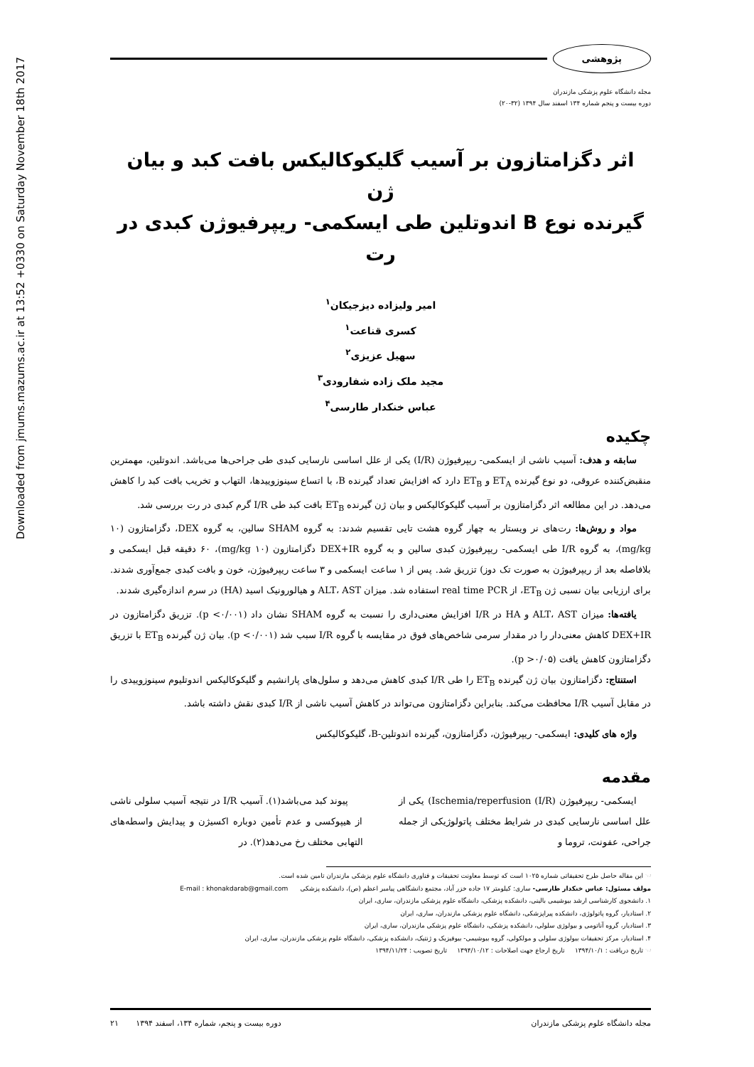Downloaded from jmums.mazums.ac.ir at 13:52 +0330 on Saturday November 18th 2017
پژوهشی
مجله دانشگاه علوم پزشکی مازندران
دوره بیست و پنجم شماره ۱۳۴ اسفند سال ۱۳۹۴ (۳۲-۲۰)
اثر دگزامتازون بر آسیب گلیکوکالیکس بافت کبد و بیان ژن
گیرنده نوع B اندوتلین طی ایسکمی- ریپرفیوژن کبدی در رت
امیر ولیزاده دیزجیکان<sup>۱</sup>
کسری قناعت<sup>۱</sup>
سهیل عزیزی<sup>۲</sup>
مجید ملک زاده شفارودی<sup>۳</sup>
عباس خنکدار طارسی<sup>۴</sup>
چکیده
سابقه و هدف: آسیب ناشی از ایسکمی- ریپرفیوژن (I/R) یکی از علل اساسی نارسایی کبدی طی جراحی‌ها می‌باشد. اندوتلین، مهمترین منقبض‌کننده عروقی، دو نوع گیرنده ET<sub>A</sub> و ET<sub>B</sub> دارد که افزایش تعداد گیرنده B، با اتساع سینوزوییدها، التهاب و تخریب بافت کبد را کاهش می‌دهد. در این مطالعه اثر دگزامتازون بر آسیب گلیکوکالیکس و بیان ژن گیرنده ET<sub>B</sub> بافت کبد طی I/R گرم کبدی در رت بررسی شد.
مواد و روش‌ها: رت‌های نر ویستار به چهار گروه هشت تایی تقسیم شدند: به گروه SHAM سالین، به گروه DEX، دگزامتازون (۱۰ mg/kg)، به گروه I/R طی ایسکمی- ریپرفیوژن کبدی سالین و به گروه DEX+IR دگزامتازون (۱۰ mg/kg)، ۶۰ دقیقه قبل ایسکمی و بلافاصله بعد از ریپرفیوژن به صورت تک دوز) تزریق شد. پس از ۱ ساعت ایسکمی و ۳ ساعت ریپرفیوژن، خون و بافت کبدی جمع‌آوری شدند. برای ارزیابی بیان نسبی ژن ET<sub>B</sub>، از real time PCR استفاده شد. میزان ALT، AST و هیالورونیک اسید (HA) در سرم اندازه‌گیری شدند.
یافته‌ها: میزان ALT، AST و HA در I/R افزایش معنی‌داری را نسبت به گروه SHAM نشان داد (p <۰/۰۰۱). تزریق دگزامتازون در DEX+IR کاهش معنی‌دار را در مقدار سرمی شاخص‌های فوق در مقایسه با گروه I/R سبب شد (p <۰/۰۰۱). بیان ژن گیرنده ET<sub>B</sub> با تزریق دگزامتازون کاهش یافت (p >۰/۰۵).
استنتاج: دگزامتازون بیان ژن گیرنده ET<sub>B</sub> را طی I/R کبدی کاهش می‌دهد و سلول‌های پارانشیم و گلیکوکالیکس اندوتلیوم سینوزوییدی را در مقابل آسیب I/R محافظت می‌کند. بنابراین دگزامتازون می‌تواند در کاهش آسیب ناشی از I/R کبدی نقش داشته باشد.
واژه های کلیدی: ایسکمی- ریپرفیوژن، دگزامتازون، گیرنده اندوتلین-B، گلیکوکالیکس
مقدمه
ایسکمی- ریپرفیوژن Ischemia/reperfusion (I/R)) یکی از علل اساسی نارسایی کبدی در شرایط مختلف پاتولوژیکی از جمله جراحی، عفونت، تروما و
پیوند کبد می‌باشد(۱). آسیب I/R در نتیجه آسیب سلولی ناشی از هیپوکسی و عدم تأمین دوباره اکسیژن و پیدایش واسطه‌های التهابی مختلف رخ می‌دهد(۲). در
☜ این مقاله حاصل طرح تحقیقاتی شماره ۱۰۲۵ است که توسط معاونت تحقیقات و فناوری دانشگاه علوم پزشکی مازندران تامین شده است.
مولف مسئول: عباس خنکدار طارسی- ساری: کیلومتر ۱۷ جاده خزر آباد، مجتمع دانشگاهی پیامبر اعظم (ص)، دانشکده پزشکی E-mail : khonakdarab@gmail.com
۱. دانشجوی کارشناسی ارشد بیوشیمی بالینی، دانشکده پزشکی، دانشگاه علوم پزشکی مازندران، ساری، ایران
۲. استادیار، گروه پاتولوژی، دانشکده پیراپزشکی، دانشگاه علوم پزشکی مازندران، ساری، ایران
۳. استادیار، گروه آناتومی و بیولوژی سلولی، دانشکده پزشکی، دانشگاه علوم پزشکی مازندران، ساری، ایران
۴. استادیار، مرکز تحقیقات بیولوژی سلولی و مولکولی، گروه بیوشیمی- بیوفیزیک و ژنتیک، دانشکده پزشکی، دانشگاه علوم پزشکی مازندران، ساری، ایران
☜ تاریخ دریافت : ۱۳۹۴/۱۰/۱ تاریخ ارجاع جهت اصلاحات : ۱۳۹۴/۱۰/۱۲ تاریخ تصویب : ۱۳۹۴/۱۱/۲۴
مجله دانشگاه علوم پزشکی مازندران دوره بیست و پنجم، شماره ۱۳۴، اسفند ۱۳۹۴ ۲۱